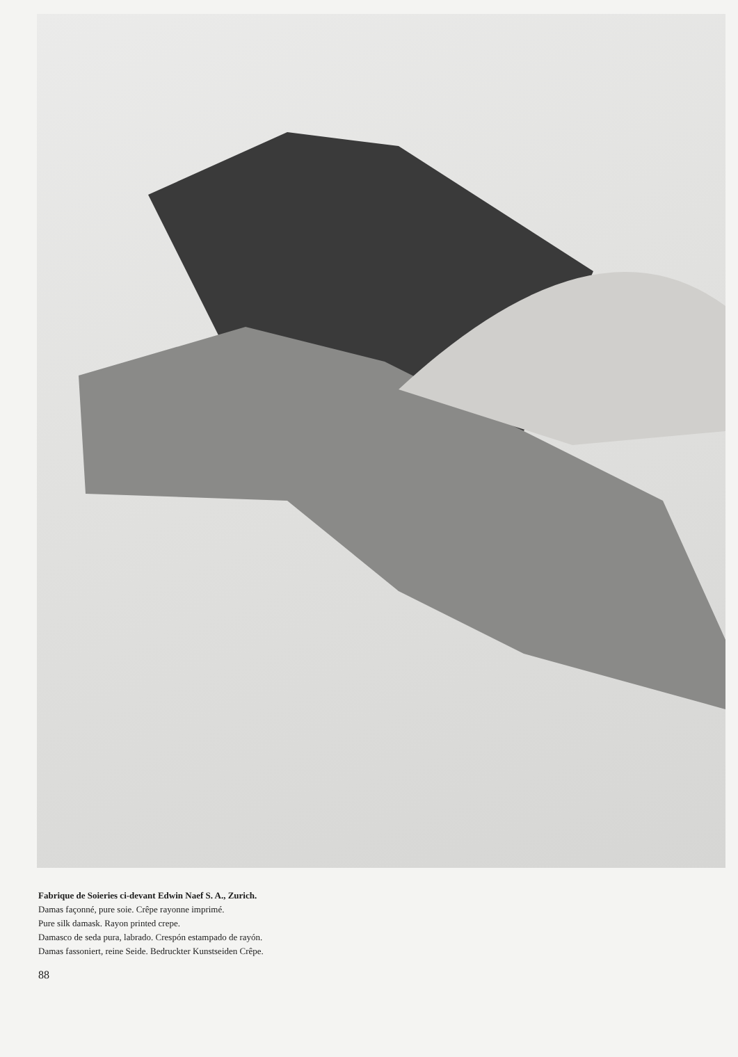Fabrique de Soieries ci-devant Edwin Naef S. A., Zurich.
Damas façonné, pure soie. Crêpe rayonne imprimé.
Pure silk damask. Rayon printed crepe.
Damasco de seda pura, labrado. Crespón estampado de rayón.
Damas fassoniert, reine Seide. Bedruckter Kunstseiden Crêpe.
88